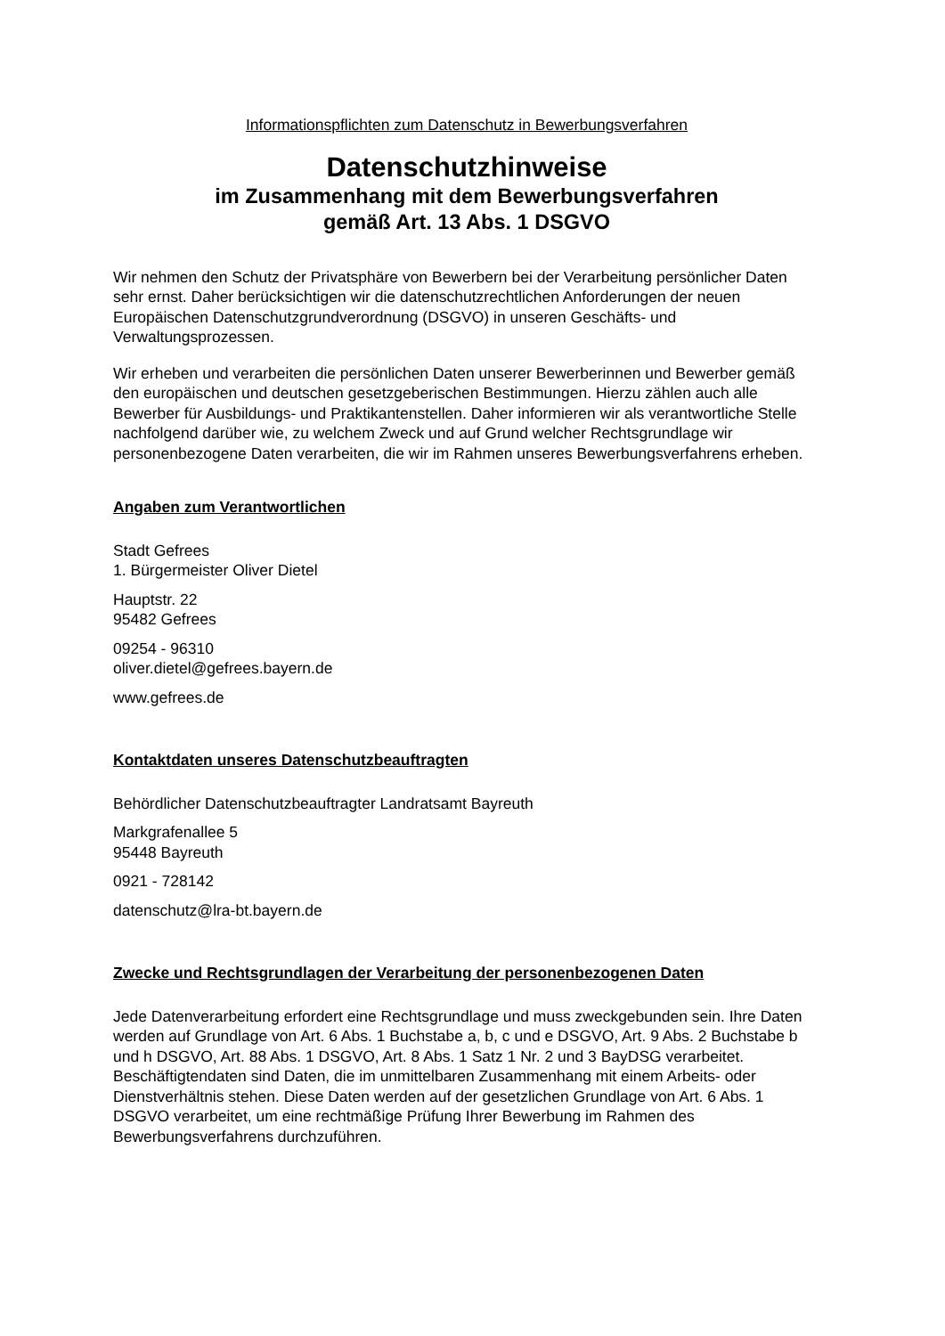Informationspflichten zum Datenschutz in Bewerbungsverfahren
Datenschutzhinweise
im Zusammenhang mit dem Bewerbungsverfahren
gemäß Art. 13 Abs. 1 DSGVO
Wir nehmen den Schutz der Privatsphäre von Bewerbern bei der Verarbeitung persönlicher Daten sehr ernst. Daher berücksichtigen wir die datenschutzrechtlichen Anforderungen der neuen Europäischen Datenschutzgrundverordnung (DSGVO) in unseren Geschäfts- und Verwaltungsprozessen.
Wir erheben und verarbeiten die persönlichen Daten unserer Bewerberinnen und Bewerber gemäß den europäischen und deutschen gesetzgeberischen Bestimmungen. Hierzu zählen auch alle Bewerber für Ausbildungs- und Praktikantenstellen. Daher informieren wir als verantwortliche Stelle nachfolgend darüber wie, zu welchem Zweck und auf Grund welcher Rechtsgrundlage wir personenbezogene Daten verarbeiten, die wir im Rahmen unseres Bewerbungsverfahrens erheben.
Angaben zum Verantwortlichen
Stadt Gefrees
1. Bürgermeister Oliver Dietel
Hauptstr. 22
95482 Gefrees
09254 - 96310
oliver.dietel@gefrees.bayern.de
www.gefrees.de
Kontaktdaten unseres Datenschutzbeauftragten
Behördlicher Datenschutzbeauftragter Landratsamt Bayreuth
Markgrafenallee 5
95448 Bayreuth
0921 - 728142
datenschutz@lra-bt.bayern.de
Zwecke und Rechtsgrundlagen der Verarbeitung der personenbezogenen Daten
Jede Datenverarbeitung erfordert eine Rechtsgrundlage und muss zweckgebunden sein. Ihre Daten werden auf Grundlage von Art. 6 Abs. 1 Buchstabe a, b, c und e DSGVO, Art. 9 Abs. 2 Buchstabe b und h DSGVO, Art. 88 Abs. 1 DSGVO, Art. 8 Abs. 1 Satz 1 Nr. 2 und 3 BayDSG verarbeitet. Beschäftigtendaten sind Daten, die im unmittelbaren Zusammenhang mit einem Arbeits- oder Dienstverhältnis stehen. Diese Daten werden auf der gesetzlichen Grundlage von Art. 6 Abs. 1 DSGVO verarbeitet, um eine rechtmäßige Prüfung Ihrer Bewerbung im Rahmen des Bewerbungsverfahrens durchzuführen.